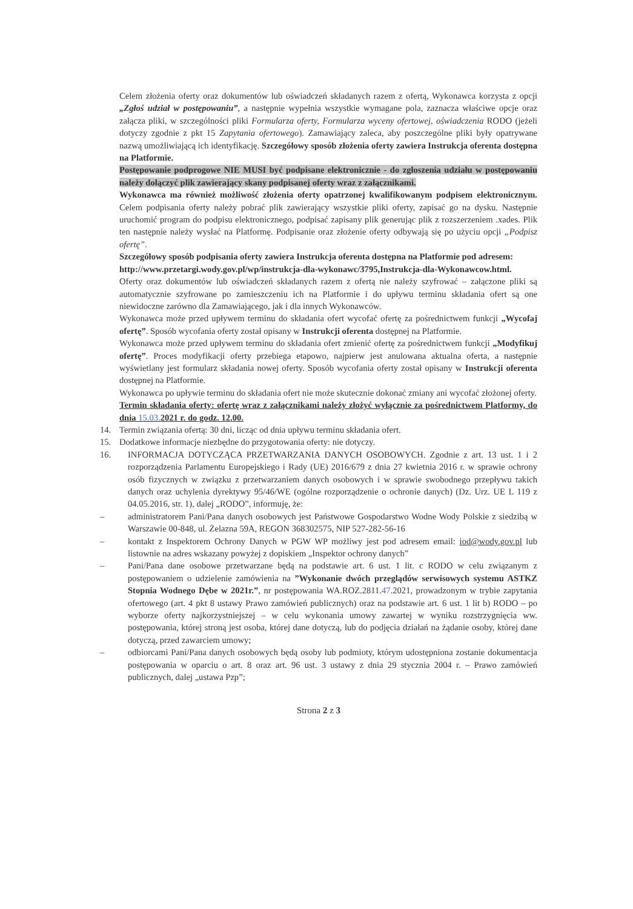Celem złożenia oferty oraz dokumentów lub oświadczeń składanych razem z ofertą, Wykonawca korzysta z opcji „Zgłoś udział w postępowaniu”, a następnie wypełnia wszystkie wymagane pola, zaznacza właściwe opcje oraz załącza pliki, w szczególności pliki Formularza oferty, Formularza wyceny ofertowej, oświadczenia RODO (jeżeli dotyczy zgodnie z pkt 15 Zapytania ofertowego). Zamawiający zaleca, aby poszczególne pliki były opatrywane nazwą umożliwiającą ich identyfikację. Szczegółowy sposób złożenia oferty zawiera Instrukcja oferenta dostępna na Platformie.
Postępowanie podprogowe NIE MUSI być podpisane elektronicznie - do zgłoszenia udziału w postępowaniu należy dołączyć plik zawierający skany podpisanej oferty wraz z załącznikami.
Wykonawca ma również możliwość złożenia oferty opatrzonej kwalifikowanym podpisem elektronicznym. Celem podpisania oferty należy pobrać plik zawierający wszystkie pliki oferty, zapisać go na dysku. Następnie uruchomić program do podpisu elektronicznego, podpisać zapisany plik generując plik z rozszerzeniem .xades. Plik ten następnie należy wysłać na Platformę. Podpisanie oraz złożenie oferty odbywają się po użyciu opcji „Podpisz ofertę”.
Szczegółowy sposób podpisania oferty zawiera Instrukcja oferenta dostępna na Platformie pod adresem:
http://www.przetargi.wody.gov.pl/wp/instrukcja-dla-wykonawc/3795,Instrukcja-dla-Wykonawcow.html.
Oferty oraz dokumentów lub oświadczeń składanych razem z ofertą nie należy szyfrować – załączone pliki są automatycznie szyfrowane po zamieszczeniu ich na Platformie i do upływu terminu składania ofert są one niewidoczne zarówno dla Zamawiającego, jak i dla innych Wykonawców.
Wykonawca może przed upływem terminu do składania ofert wycofać ofertę za pośrednictwem funkcji „Wycofaj ofertę”. Sposób wycofania oferty został opisany w Instrukcji oferenta dostępnej na Platformie.
Wykonawca może przed upływem terminu do składania ofert zmienić ofertę za pośrednictwem funkcji „Modyfikuj ofertę”. Proces modyfikacji oferty przebiega etapowo, najpierw jest anulowana aktualna oferta, a następnie wyświetlany jest formularz składania nowej oferty. Sposób wycofania oferty został opisany w Instrukcji oferenta dostępnej na Platformie.
Wykonawca po upływie terminu do składania ofert nie może skutecznie dokonać zmiany ani wycofać złożonej oferty.
Termin składania oferty: ofertę wraz z załącznikami należy złożyć wyłącznie za pośrednictwem Platformy, do dnia 15.03. 2021 r. do godz. 12.00.
14. Termin związania ofertą: 30 dni, licząc od dnia upływu terminu składania ofert.
15. Dodatkowe informacje niezbędne do przygotowania oferty: nie dotyczy.
16. INFORMACJA DOTYCZĄCA PRZETWARZANIA DANYCH OSOBOWYCH. Zgodnie z art. 13 ust. 1 i 2 rozporządzenia Parlamentu Europejskiego i Rady (UE) 2016/679 z dnia 27 kwietnia 2016 r. w sprawie ochrony osób fizycznych w związku z przetwarzaniem danych osobowych i w sprawie swobodnego przepływu takich danych oraz uchylenia dyrektywy 95/46/WE (ogólne rozporządzenie o ochronie danych) (Dz. Urz. UE L 119 z 04.05.2016, str. 1), dalej „RODO”, informuję, że:
– administratorem Pani/Pana danych osobowych jest Państwowe Gospodarstwo Wodne Wody Polskie z siedzibą w Warszawie 00-848, ul. Żelazna 59A, REGON 368302575, NIP 527-282-56-16
– kontakt z Inspektorem Ochrony Danych w PGW WP możliwy jest pod adresem email: iod@wody.gov.pl lub listownie na adres wskazany powyżej z dopiskiem „Inspektor ochrony danych”
– Pani/Pana dane osobowe przetwarzane będą na podstawie art. 6 ust. 1 lit. c RODO w celu związanym z postępowaniem o udzielenie zamówienia na ”Wykonanie dwóch przeglądów serwisowych systemu ASTKZ Stopnia Wodnego Dębe w 2021r.”, nr postępowania WA.ROZ.2811.47.2021, prowadzonym w trybie zapytania ofertowego (art. 4 pkt 8 ustawy Prawo zamówień publicznych) oraz na podstawie art. 6 ust. 1 lit b) RODO – po wyborze oferty najkorzystniejszej – w celu wykonania umowy zawartej w wyniku rozstrzygnięcia ww. postępowania, której stroną jest osoba, której dane dotyczą, lub do podjęcia działań na żądanie osoby, której dane dotyczą, przed zawarciem umowy;
– odbiorcami Pani/Pana danych osobowych będą osoby lub podmioty, którym udostępniona zostanie dokumentacja postępowania w oparciu o art. 8 oraz art. 96 ust. 3 ustawy z dnia 29 stycznia 2004 r. – Prawo zamówień publicznych, dalej „ustawa Pzp”;
Strona 2 z 3